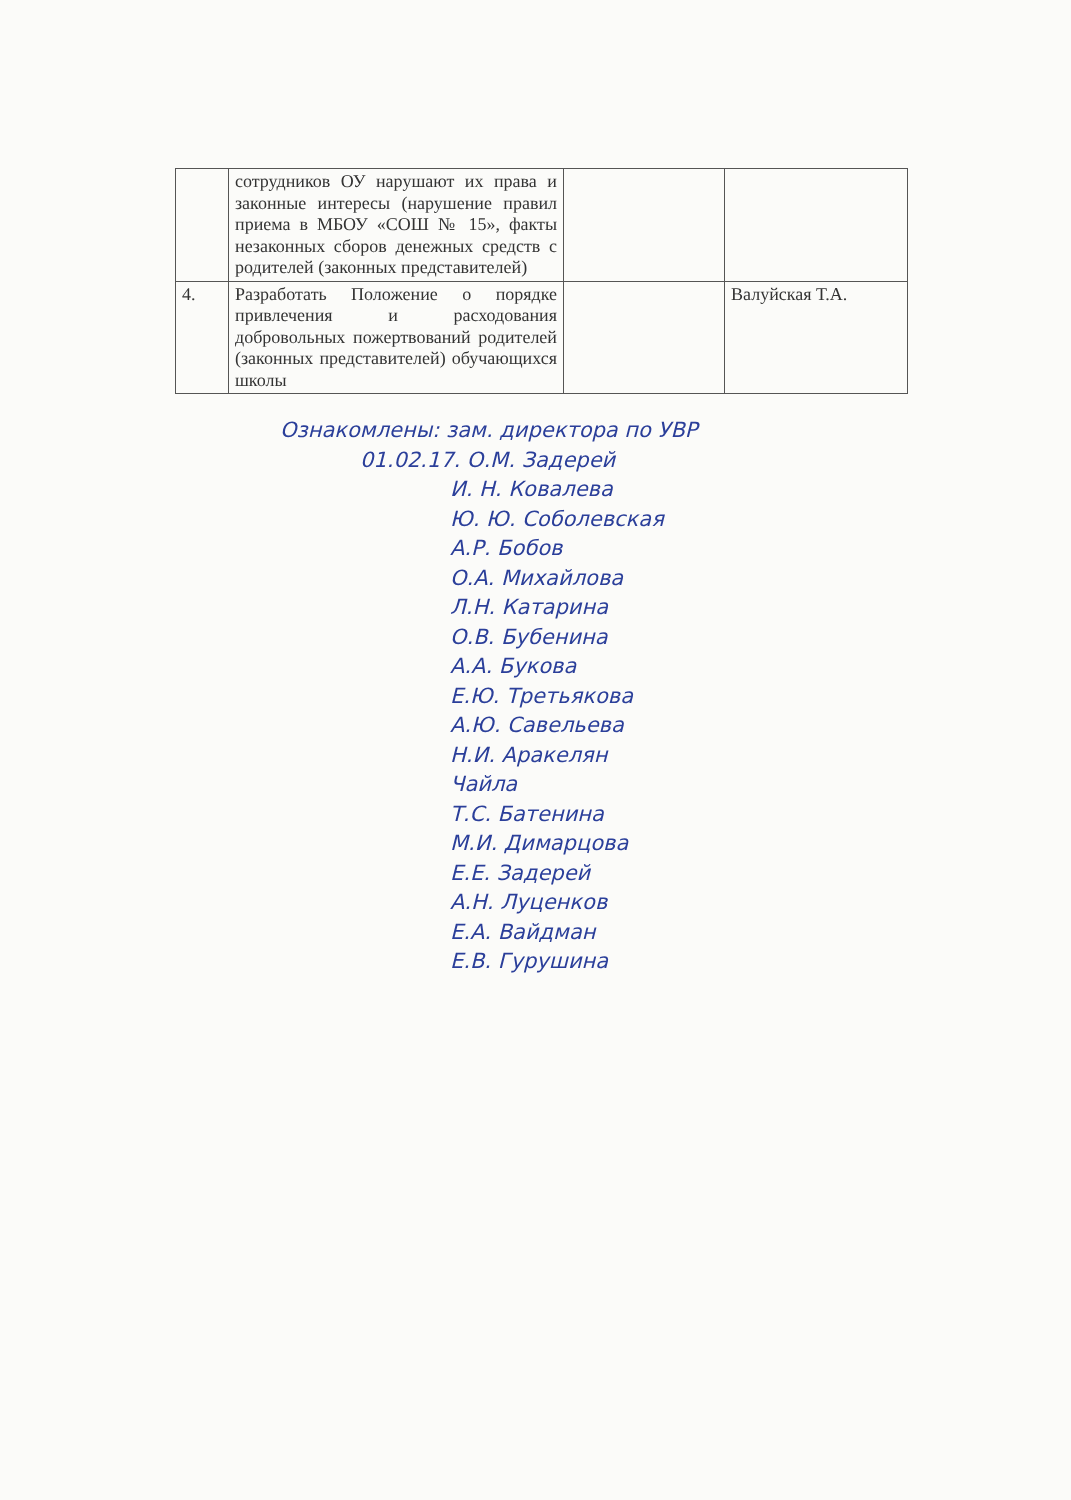| | сотрудников ОУ нарушают их права и законные интересы (нарушение правил приема в МБОУ «СОШ № 15», факты незаконных сборов денежных средств с родителей (законных представителей) | | |
| 4. | Разработать Положение о порядке привлечения и расходования добровольных пожертвований родителей (законных представителей) обучающихся школы | | Валуйская Т.А. |
Ознакомлены: зам. директора по УВР
01.02.17. О.М. Задерей
И. Н. Ковалева
Ю. Ю. Соболевская
А.Р. Бобов
О.А. Михайлова
Л.Н. Катарина
О.В. Бубенина
А.А. Букова
Е.Ю. Третьякова
А.Ю. Савельева
Н.И. Аракелян
Чайла
Т.С. Батенина
М.И. Димарцова
Е.Е. Задерей
А.Н. Луценков
Е.А. Вайдман
Е.В. Гурушина